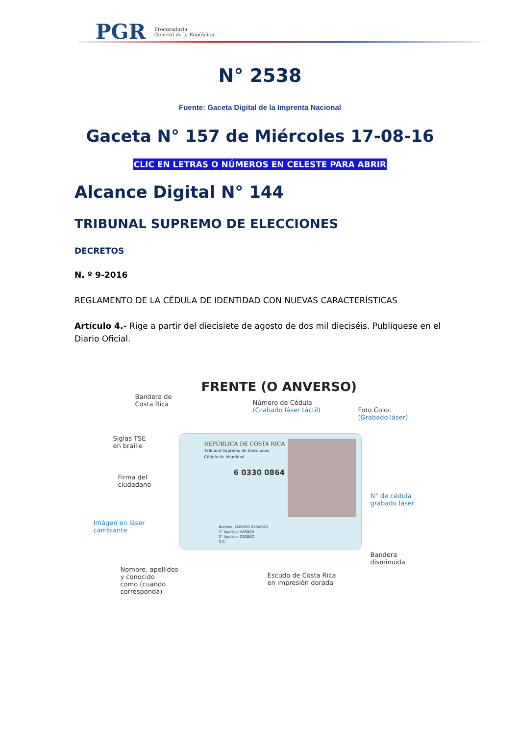PGR
Procuraduría
General de la República
N° 2538
Fuente: Gaceta Digital de la Imprenta Nacional
Gaceta N° 157 de Miércoles 17-08-16
CLIC EN LETRAS O NÚMEROS EN CELESTE PARA ABRIR
Alcance Digital N° 144
TRIBUNAL SUPREMO DE ELECCIONES
DECRETOS
N. º 9-2016
REGLAMENTO DE LA CÉDULA DE IDENTIDAD CON NUEVAS CARACTERÍSTICAS
Artículo 4.- Rige a partir del diecisiete de agosto de dos mil dieciséis. Publíquese en el Diario Oficial.
FRENTE (O ANVERSO)
Bandera de
Costa Rica
Número de Cédula
(Grabado láser táctil)
Foto Color.
(Grabado láser)
Siglas TSE
en braille
Firma del
ciudadano
N° de cédula
grabado láser
Imágen en láser
cambiante
REPÚBLICA DE COSTA RICA
Tribunal Supremo de Elecciones
Cédula de Identidad
6 0330 0864
Nombre: CLEIMER GERARDO
1° Apellido: VARGAS
2° Apellido: CEDEÑO
C.C:
Bandera
disminuida
Nombre, apellidos
y conocido
como (cuando
corresponda)
Escudo de Costa Rica
en impresión dorada